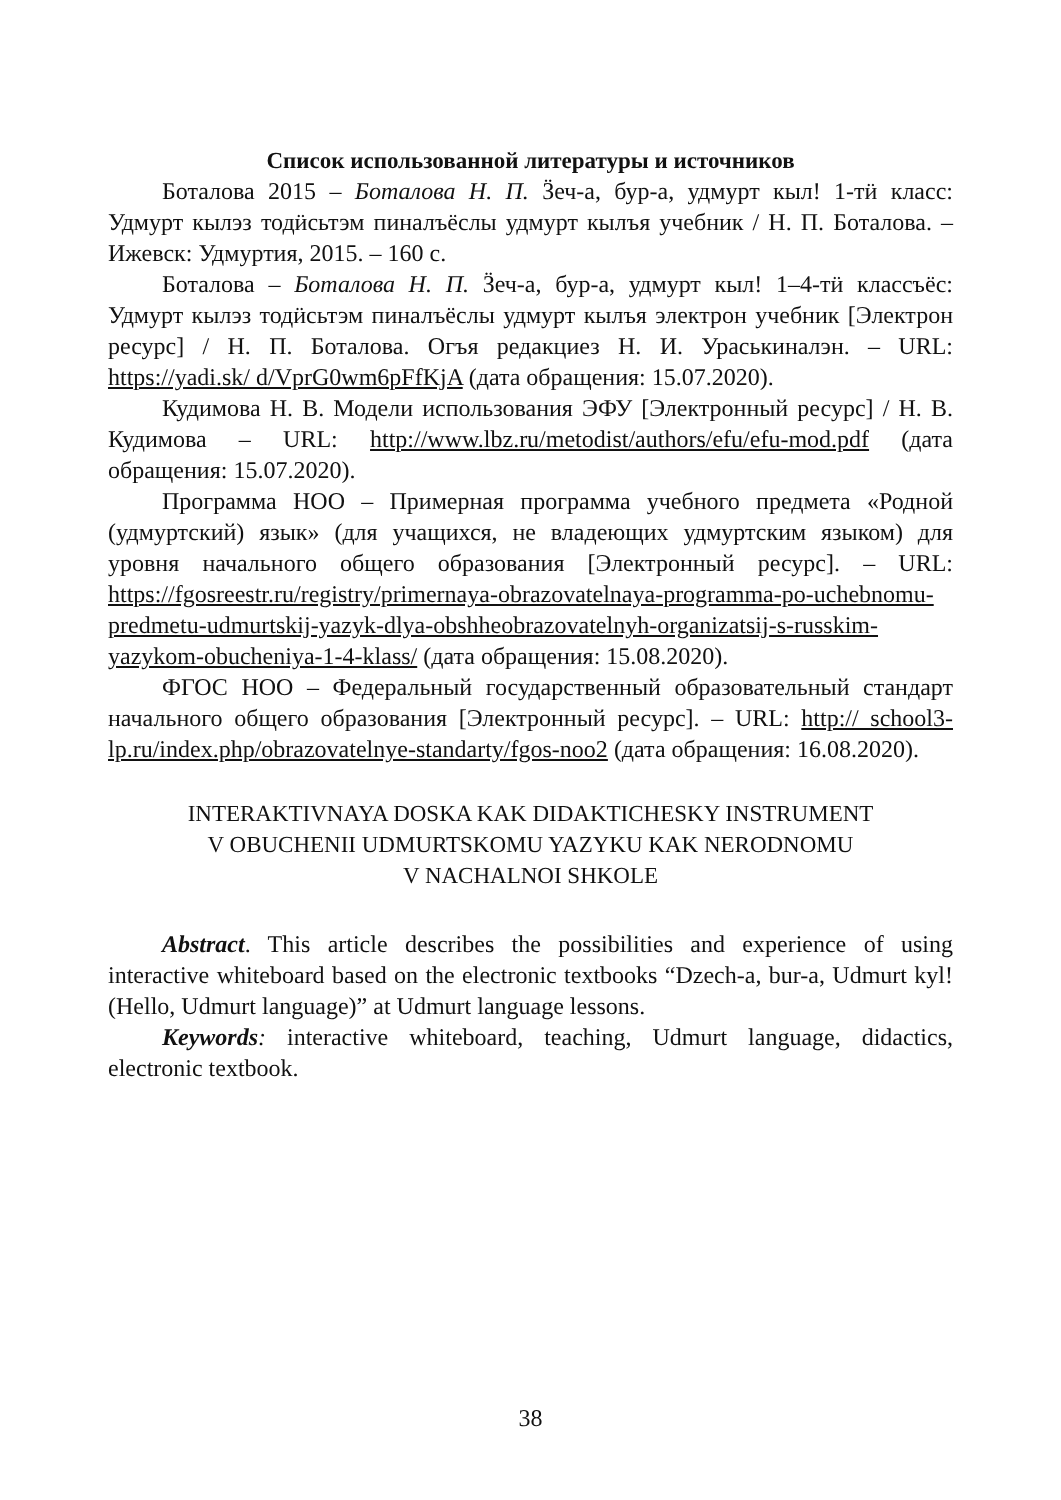Список использованной литературы и источников
Боталова 2015 – Боталова Н. П. Ӟеч-а, бур-а, удмурт кыл! 1-тӥ класс: Удмурт кылэз тодӥсьтэм пиналъёслы удмурт кылъя учебник / Н. П. Боталова. – Ижевск: Удмуртия, 2015. – 160 с.
Боталова – Боталова Н. П. Ӟеч-а, бур-а, удмурт кыл! 1–4-тӥ классъёс: Удмурт кылэз тодӥсьтэм пиналъёслы удмурт кылъя электрон учебник [Электрон ресурс] / Н. П. Боталова. Огъя редакциез Н. И. Ураськиналэн. – URL: https://yadi.sk/ d/VprG0wm6pFfKjA (дата обращения: 15.07.2020).
Кудимова Н. В. Модели использования ЭФУ [Электронный ресурс] / Н. В. Кудимова – URL: http://www.lbz.ru/metodist/authors/efu/efu-mod.pdf (дата обращения: 15.07.2020).
Программа НОО – Примерная программа учебного предмета «Родной (удмуртский) язык» (для учащихся, не владеющих удмуртским языком) для уровня начального общего образования [Электронный ресурс]. – URL: https://fgosreestr.ru/registry/primernaya-obrazovatelnaya-programma-po-uchebnomu-predmetu-udmurtskij-yazyk-dlya-obshheobrazovatelnyh-organizatsij-s-russkim-yazykom-obucheniya-1-4-klass/ (дата обращения: 15.08.2020).
ФГОС НОО – Федеральный государственный образовательный стандарт начального общего образования [Электронный ресурс]. – URL: http:// school3-lp.ru/index.php/obrazovatelnye-standarty/fgos-noo2 (дата обращения: 16.08.2020).
INTERAKTIVNAYA DOSKA KAK DIDAKTICHESKY INSTRUMENT
V OBUCHENII UDMURTSKOMU YAZYKU KAK NERODNOMU
V NACHALNOI SHKOLE
Abstract. This article describes the possibilities and experience of using interactive whiteboard based on the electronic textbooks “Dzech-a, bur-a, Udmurt kyl! (Hello, Udmurt language)” at Udmurt language lessons.
Keywords: interactive whiteboard, teaching, Udmurt language, didactics, electronic textbook.
38